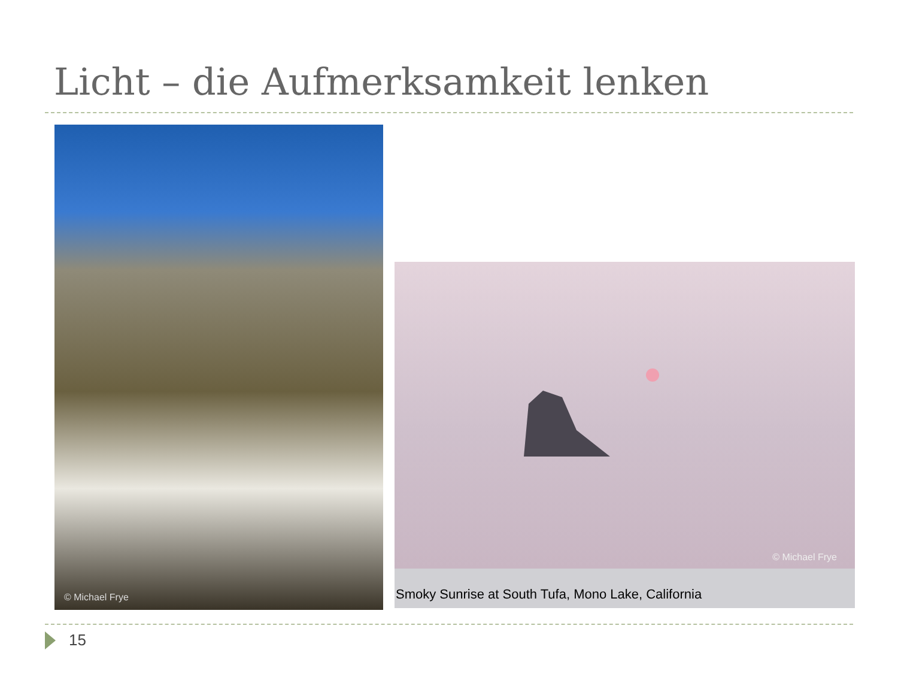Licht – die Aufmerksamkeit lenken
© Michael Frye
© Michael Frye
Smoky Sunrise at South Tufa, Mono Lake, California
15